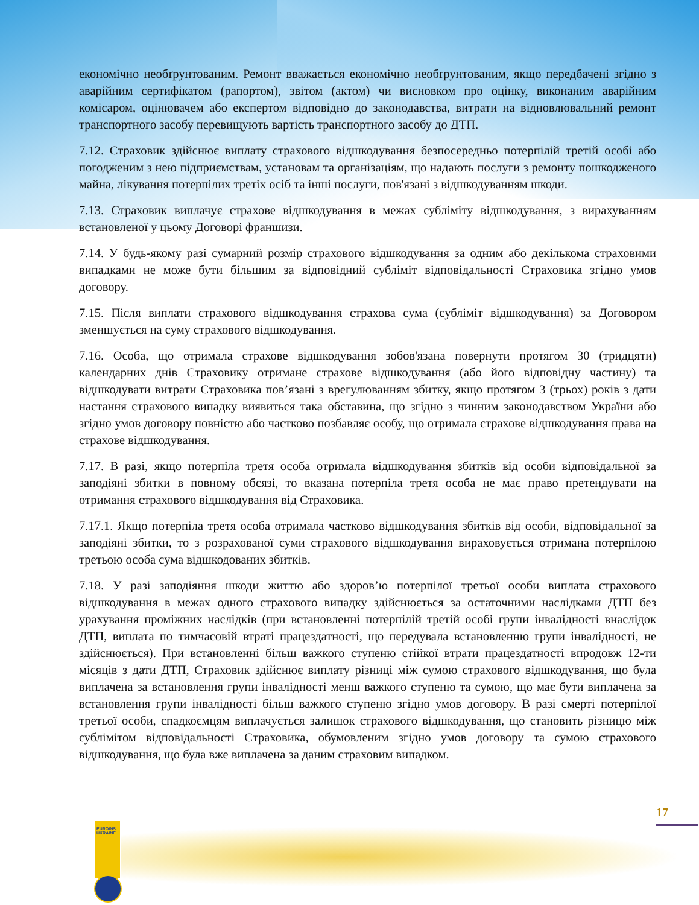EUROINS UKRAINE
економічно необґрунтованим. Ремонт вважається економічно необґрунтованим, якщо передбачені згідно з аварійним сертифікатом (рапортом), звітом (актом) чи висновком про оцінку, виконаним аварійним комісаром, оцінювачем або експертом відповідно до законодавства, витрати на відновлювальний ремонт транспортного засобу перевищують вартість транспортного засобу до ДТП.
7.12. Страховик здійснює виплату страхового відшкодування безпосередньо потерпілій третій особі або погодженим з нею підприємствам, установам та організаціям, що надають послуги з ремонту пошкодженого майна, лікування потерпілих третіх осіб та інші послуги, пов'язані з відшкодуванням шкоди.
7.13. Страховик виплачує страхове відшкодування в межах субліміту відшкодування, з вирахуванням встановленої у цьому Договорі франшизи.
7.14. У будь-якому разі сумарний розмір страхового відшкодування за одним або декількома страховими випадками не може бути більшим за відповідний субліміт відповідальності Страховика згідно умов договору.
7.15. Після виплати страхового відшкодування страхова сума (субліміт відшкодування) за Договором зменшується на суму страхового відшкодування.
7.16. Особа, що отримала страхове відшкодування зобов'язана повернути протягом 30 (тридцяти) календарних днів Страховику отримане страхове відшкодування (або його відповідну частину) та відшкодувати витрати Страховика пов’язані з врегулюванням збитку, якщо протягом 3 (трьох) років з дати настання страхового випадку виявиться така обставина, що згідно з чинним законодавством України або згідно умов договору повністю або частково позбавляє особу, що отримала страхове відшкодування права на страхове відшкодування.
7.17. В разі, якщо потерпіла третя особа отримала відшкодування збитків від особи відповідальної за заподіяні збитки в повному обсязі, то вказана потерпіла третя особа не має право претендувати на отримання страхового відшкодування від Страховика.
7.17.1. Якщо потерпіла третя особа отримала частково відшкодування збитків від особи, відповідальної за заподіяні збитки, то з розрахованої суми страхового відшкодування вираховується отримана потерпілою третьою особа сума відшкодованих збитків.
7.18. У разі заподіяння шкоди життю або здоров’ю потерпілої третьої особи виплата страхового відшкодування в межах одного страхового випадку здійснюється за остаточними наслідками ДТП без урахування проміжних наслідків (при встановленні потерпілій третій особі групи інвалідності внаслідок ДТП, виплата по тимчасовій втраті працездатності, що передувала встановленню групи інвалідності, не здійснюється). При встановленні більш важкого ступеню стійкої втрати працездатності впродовж 12-ти місяців з дати ДТП, Страховик здійснює виплату різниці між сумою страхового відшкодування, що була виплачена за встановлення групи інвалідності менш важкого ступеню та сумою, що має бути виплачена за встановлення групи інвалідності більш важкого ступеню згідно умов договору. В разі смерті потерпілої третьої особи, спадкоємцям виплачується залишок страхового відшкодування, що становить різницю між сублімітом відповідальності Страховика, обумовленим згідно умов договору та сумою страхового відшкодування, що була вже виплачена за даним страховим випадком.
17